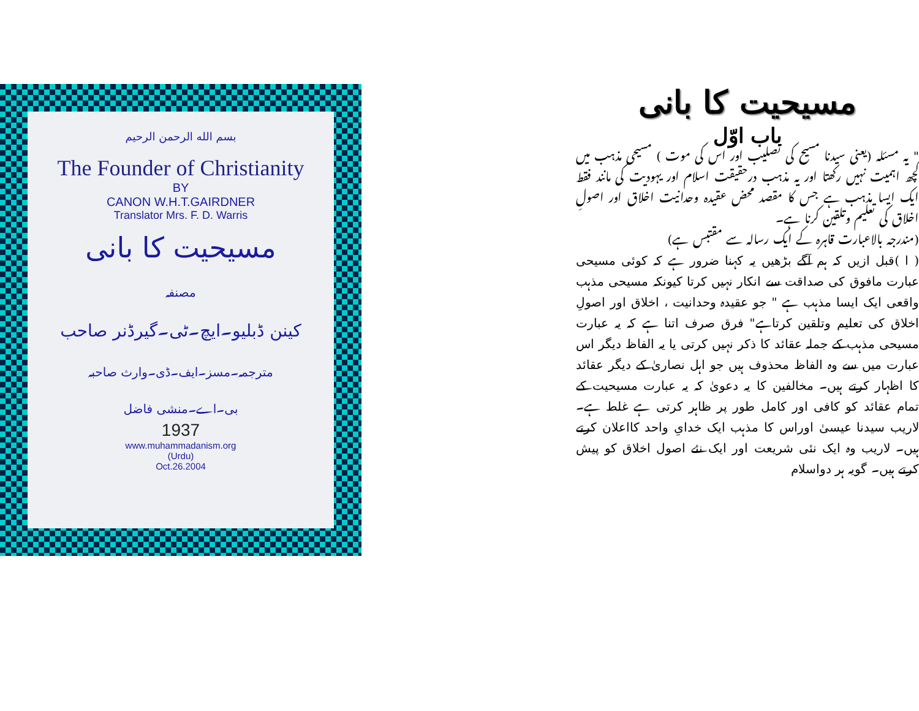مسیحیت کا بانی
باب اوّل
" یہ مسئلہ (یعنی سیدنا مسیح کی تصلیب اور اس کی موت ) مسیحی مذہب میں کچھ اہمیت نہیں رکھتا اور یہ مذہب درحقیقت اسلام اور یہودیت کی مانند فقط ایک ایسا مذہب ہے جس کا مقصد محض عقیدہ وحدانیت اخلاق اور اصولِ اخلاق کی تعلیم وتلقین کرنا ہے۔
(مندرجہ بالاعبارت قاہرہ کے ایک رسالہ سے مقتبس ہے)
( ا )قبل ازیں کہ ہم آگے بڑھیں یہ کہنا ضرور ہے کہ کوئی مسیحی عبارت مافوق کی صداقت سے انکار نہیں کرتا کیونکہ مسیحی مذہب واقعی ایک ایسا مذہب ہے " جو عقیدہ وحدانیت ، اخلاق اور اصولِ اخلاق کی تعلیم وتلقین کرتاہے" فرق صرف اتنا ہے کہ یہ عبارت مسیحی مذہب کے جملہ عقائد کا ذکر نہیں کرتی یا یہ الفاظ دیگر اس عبارت میں سے وہ الفاظ محذوف ہیں جو اہل نصاریٰ کے دیگر عقائد کا اظہار کرتے ہیں۔ مخالفین کا یہ دعویٰ کہ یہ عبارت مسیحیت کے تمام عقائد کو کافی اور کامل طور پر ظاہر کرتی ہے غلط ہے۔لاریب سیدنا عیسیٰ اوراس کا مذہب ایک خدایِ واحد کااعلان کرتے ہیں۔ لاریب وہ ایک نئی شریعت اور ایک نئے اصول اخلاق کو پیش کرتے ہیں۔ گویہ ہر دواسلام
بسم الله الرحمن الرحيم
The Founder of Christianity
BY
CANON W.H.T.GAIRDNER
Translator Mrs. F. D. Warris
مسیحیت کا بانی
مصنفہ
کینن ڈبلیو۔ایچ۔ٹی۔گیرڈنر صاحب
مترجمہ۔مسز۔ایف۔ڈی۔وارث صاحبہ
بی۔اے۔منشی فاضل
1937
www.muhammadanism.org
(Urdu)
Oct.26.2004